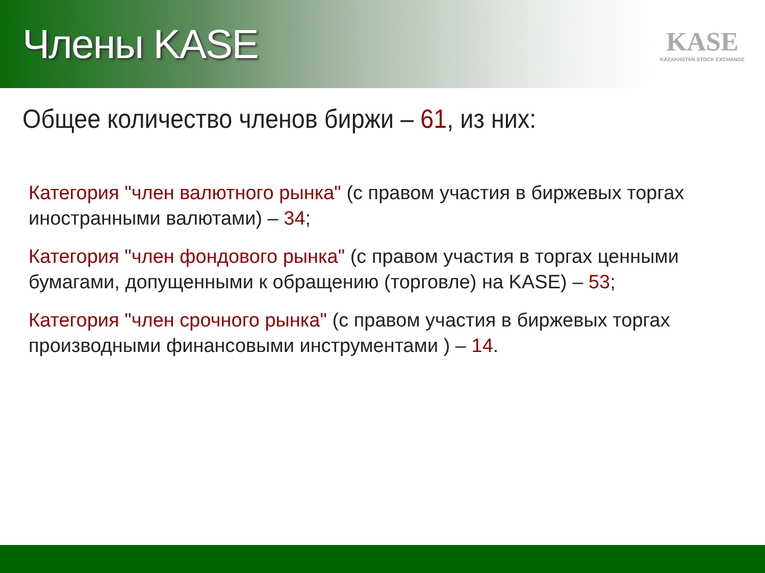Члены KASE
KASE
KAZAKHSTAN STOCK EXCHANGE
Общее количество членов биржи – 61, из них:
Категория "член валютного рынка" (с правом участия в биржевых торгах иностранными валютами) – 34;
Категория "член фондового рынка" (с правом участия в торгах ценными бумагами, допущенными к обращению (торговле) на KASE) – 53;
Категория "член срочного рынка" (с правом участия в биржевых торгах производными финансовыми инструментами ) – 14.